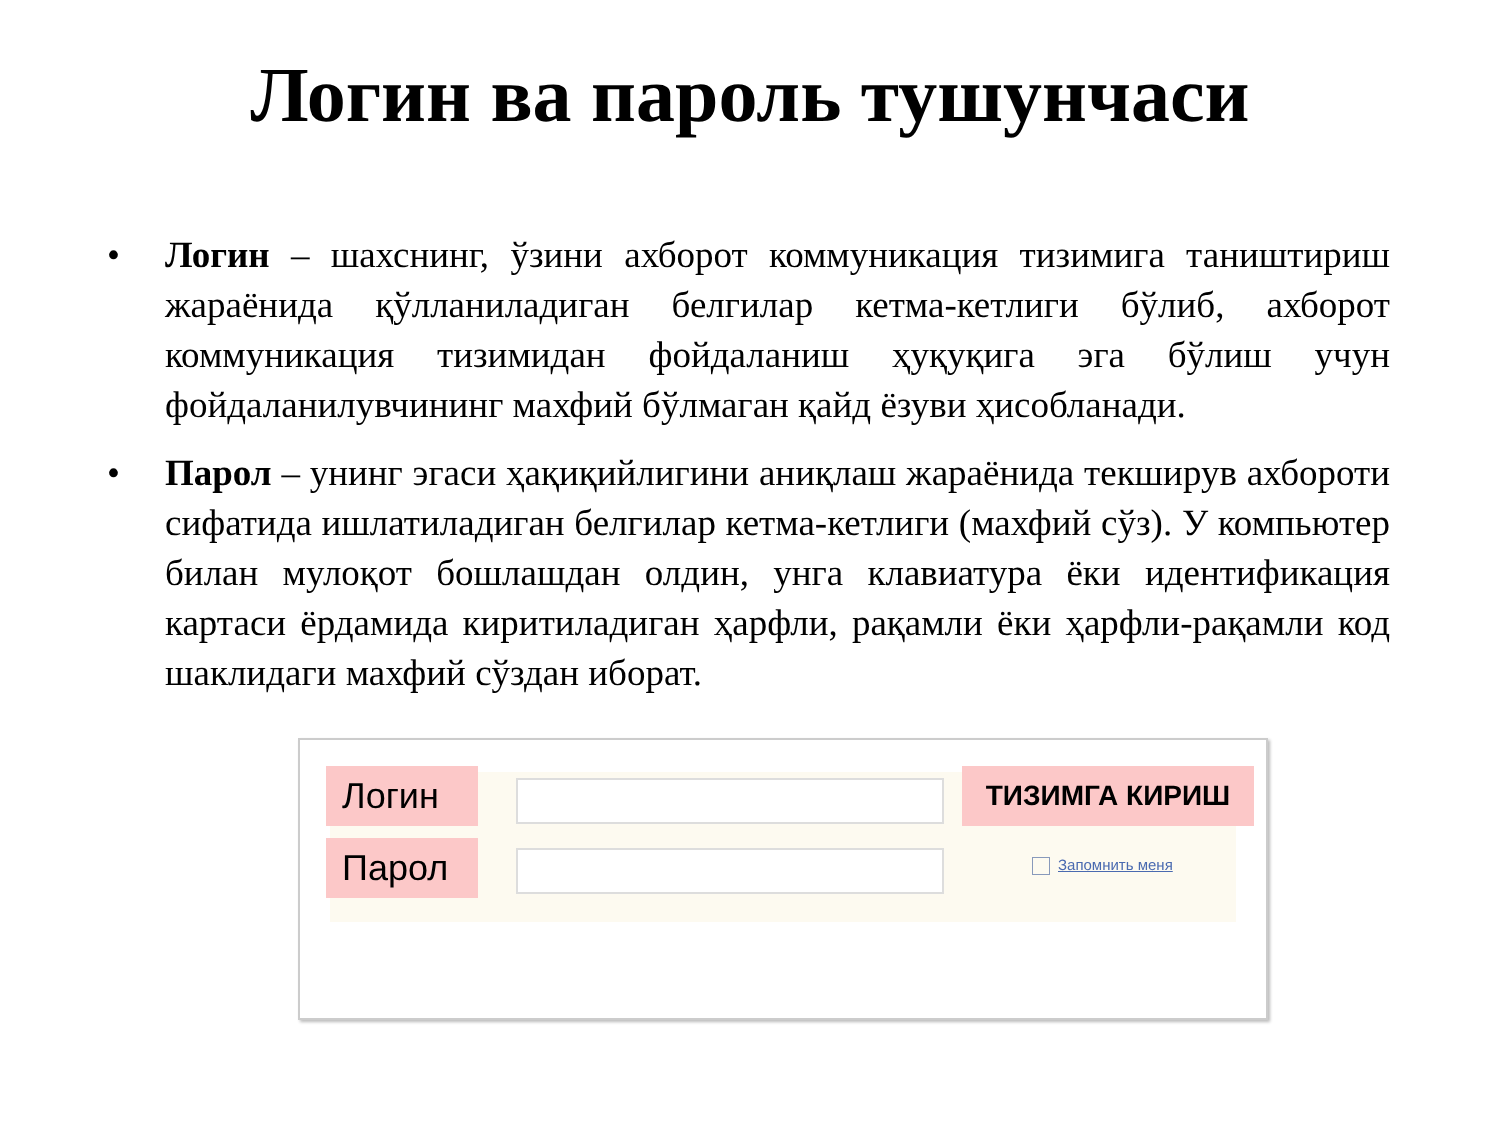Логин ва пароль тушунчаси
• Логин – шахснинг, ўзини ахборот коммуникация тизимига таништириш жараёнида қўлланиладиган белгилар кетма-кетлиги бўлиб, ахборот коммуникация тизимидан фойдаланиш ҳуқуқига эга бўлиш учун фойдаланилувчининг махфий бўлмаган қайд ёзуви ҳисобланади.
• Парол – унинг эгаси ҳақиқийлигини аниқлаш жараёнида текширув ахбороти сифатида ишлатиладиган белгилар кетма-кетлиги (махфий сўз). У компьютер билан мулоқот бошлашдан олдин, унга клавиатура ёки идентификация картаси ёрдамида киритиладиган ҳарфли, рақамли ёки ҳарфли-рақамли код шаклидаги махфий сўздан иборат.
Логин ТИЗИМГА КИРИШ
Парол Запомнить меня